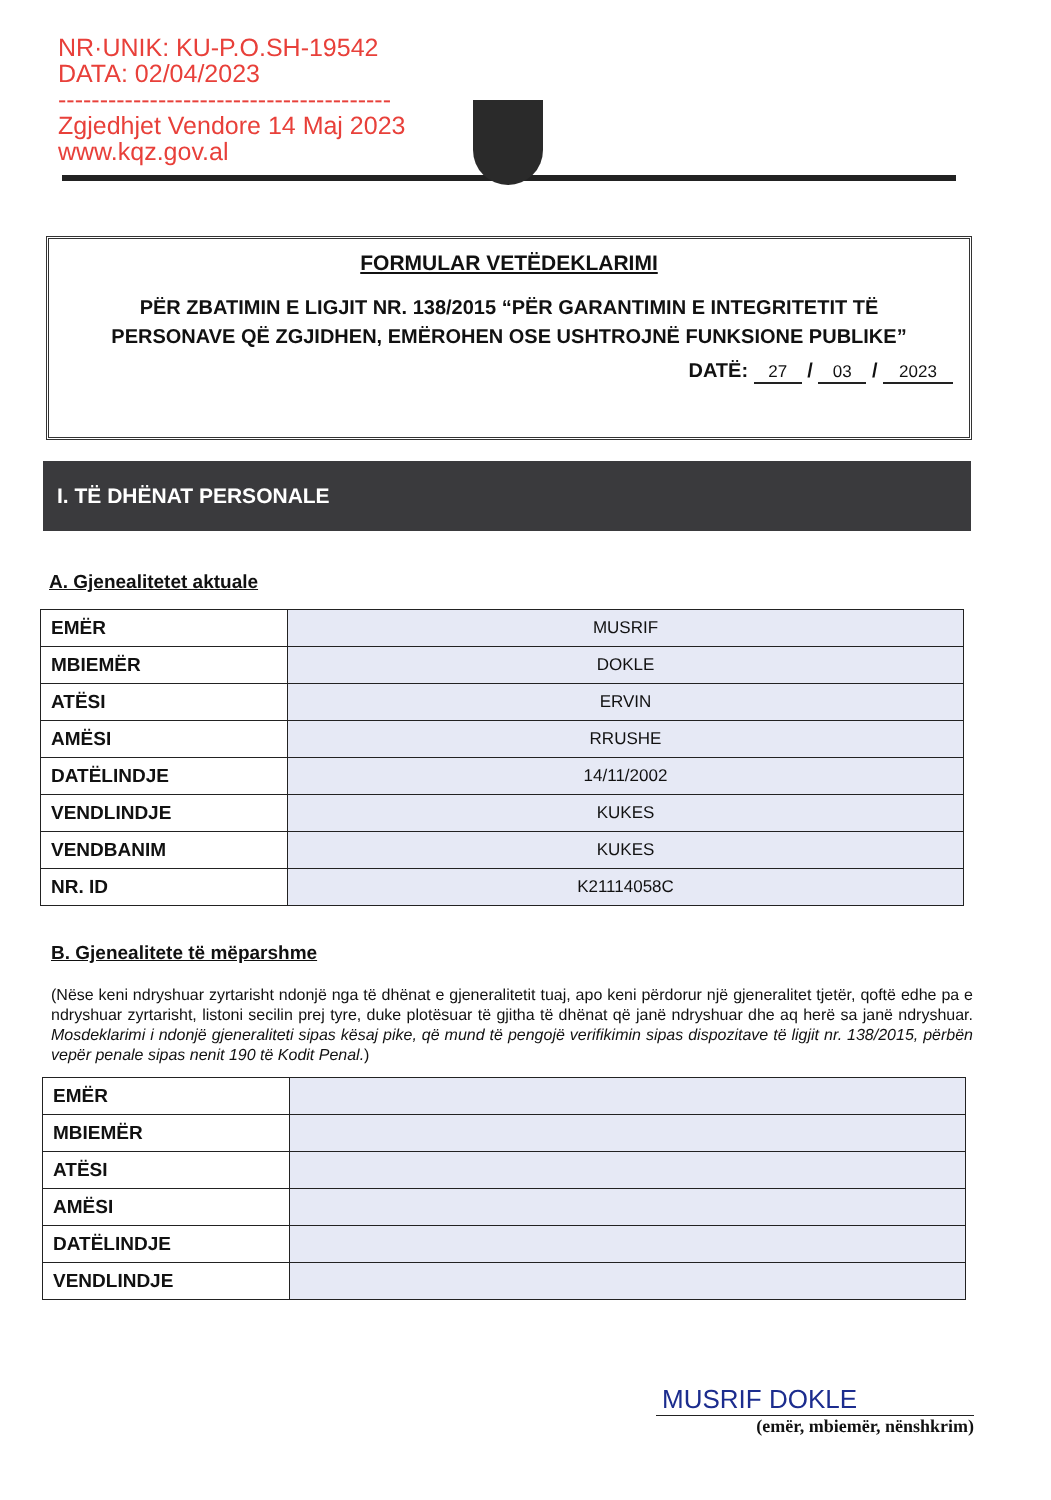NR·UNIK: KU-P.O.SH-19542
DATA: 02/04/2023
----------------------------------------
Zgjedhjet Vendore 14 Maj 2023
www.kqz.gov.al
FORMULAR VETËDEKLARIMI
PËR ZBATIMIN E LIGJIT NR. 138/2015 “PËR GARANTIMIN E INTEGRITETIT TË PERSONAVE QË ZGJIDHEN, EMËROHEN OSE USHTROJNË FUNKSIONE PUBLIKE”
DATË: 27 / 03 / 2023
I. TË DHËNAT PERSONALE
A. Gjenealitetet aktuale
| EMËR | MUSRIF |
| MBIEMËR | DOKLE |
| ATËSI | ERVIN |
| AMËSI | RRUSHE |
| DATËLINDJE | 14/11/2002 |
| VENDLINDJE | KUKES |
| VENDBANIM | KUKES |
| NR. ID | K21114058C |
B. Gjenealitete të mëparshme
(Nëse keni ndryshuar zyrtarisht ndonjë nga të dhënat e gjeneralitetit tuaj, apo keni përdorur një gjeneralitet tjetër, qoftë edhe pa e ndryshuar zyrtarisht, listoni secilin prej tyre, duke plotësuar të gjitha të dhënat që janë ndryshuar dhe aq herë sa janë ndryshuar. Mosdeklarimi i ndonjë gjeneraliteti sipas kësaj pike, që mund të pengojë verifikimin sipas dispozitave të ligjit nr. 138/2015, përbën vepër penale sipas nenit 190 të Kodit Penal.)
| EMËR | |
| MBIEMËR | |
| ATËSI | |
| AMËSI | |
| DATËLINDJE | |
| VENDLINDJE | |
MUSRIF DOKLE
(emër, mbiemër, nënshkrim)